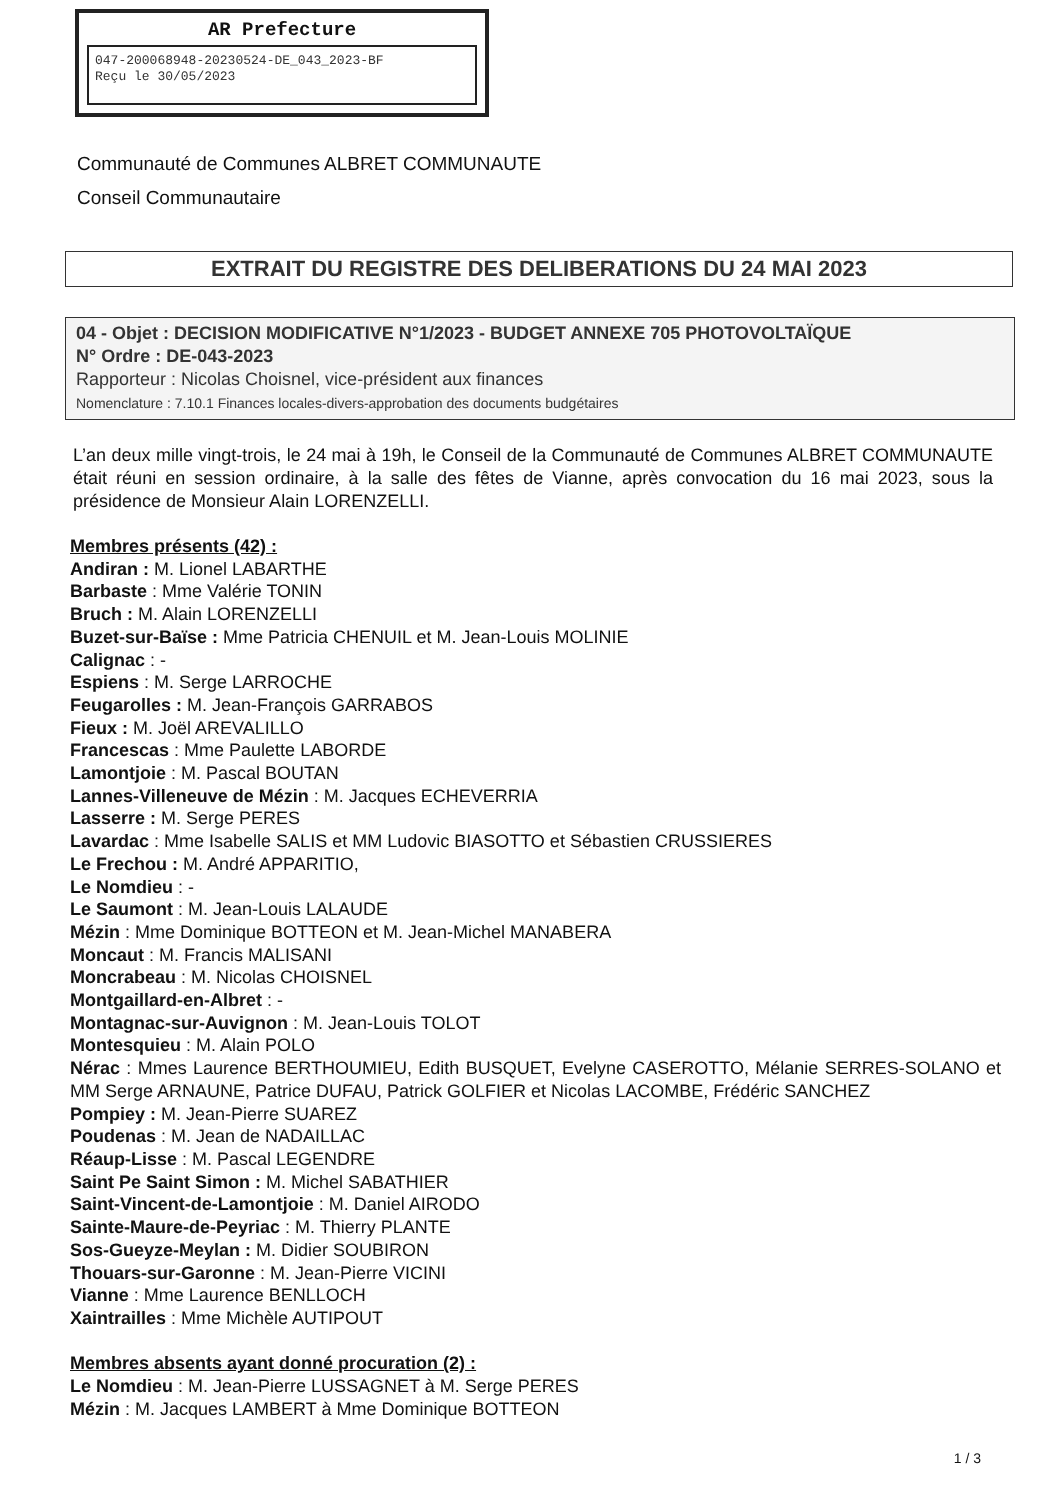AR Prefecture
047-200068948-20230524-DE_043_2023-BF
Reçu le 30/05/2023
Communauté de Communes ALBRET COMMUNAUTE
Conseil Communautaire
EXTRAIT DU REGISTRE DES DELIBERATIONS DU 24 MAI 2023
04 - Objet : DECISION MODIFICATIVE N°1/2023 - BUDGET ANNEXE 705 PHOTOVOLTAÏQUE
N° Ordre : DE-043-2023
Rapporteur : Nicolas Choisnel, vice-président aux finances
Nomenclature : 7.10.1 Finances locales-divers-approbation des documents budgétaires
L’an deux mille vingt-trois, le 24 mai à 19h, le Conseil de la Communauté de Communes ALBRET COMMUNAUTE était réuni en session ordinaire, à la salle des fêtes de Vianne, après convocation du 16 mai 2023, sous la présidence de Monsieur Alain LORENZELLI.
Membres présents (42) :
Andiran : M. Lionel LABARTHE
Barbaste : Mme Valérie TONIN
Bruch : M. Alain LORENZELLI
Buzet-sur-Baïse : Mme Patricia CHENUIL et M. Jean-Louis MOLINIE
Calignac : -
Espiens : M. Serge LARROCHE
Feugarolles : M. Jean-François GARRABOS
Fieux : M. Joël AREVALILLO
Francescas : Mme Paulette LABORDE
Lamontjoie : M. Pascal BOUTAN
Lannes-Villeneuve de Mézin : M. Jacques ECHEVERRIA
Lasserre : M. Serge PERES
Lavardac : Mme Isabelle SALIS et MM Ludovic BIASOTTO et Sébastien CRUSSIERES
Le Frechou : M. André APPARITIO,
Le Nomdieu : -
Le Saumont : M. Jean-Louis LALAUDE
Mézin : Mme Dominique BOTTEON et M. Jean-Michel MANABERA
Moncaut : M. Francis MALISANI
Moncrabeau : M. Nicolas CHOISNEL
Montgaillard-en-Albret : -
Montagnac-sur-Auvignon : M. Jean-Louis TOLOT
Montesquieu : M. Alain POLO
Nérac : Mmes Laurence BERTHOUMIEU, Edith BUSQUET, Evelyne CASEROTTO, Mélanie SERRES-SOLANO et MM Serge ARNAUNE, Patrice DUFAU, Patrick GOLFIER et Nicolas LACOMBE, Frédéric SANCHEZ
Pompiey : M. Jean-Pierre SUAREZ
Poudenas : M. Jean de NADAILLAC
Réaup-Lisse : M. Pascal LEGENDRE
Saint Pe Saint Simon : M. Michel SABATHIER
Saint-Vincent-de-Lamontjoie : M. Daniel AIRODO
Sainte-Maure-de-Peyriac : M. Thierry PLANTE
Sos-Gueyze-Meylan : M. Didier SOUBIRON
Thouars-sur-Garonne : M. Jean-Pierre VICINI
Vianne : Mme Laurence BENLLOCH
Xaintrailles : Mme Michèle AUTIPOUT
Membres absents ayant donné procuration (2) :
Le Nomdieu : M. Jean-Pierre LUSSAGNET à M. Serge PERES
Mézin : M. Jacques LAMBERT à Mme Dominique BOTTEON
1 / 3